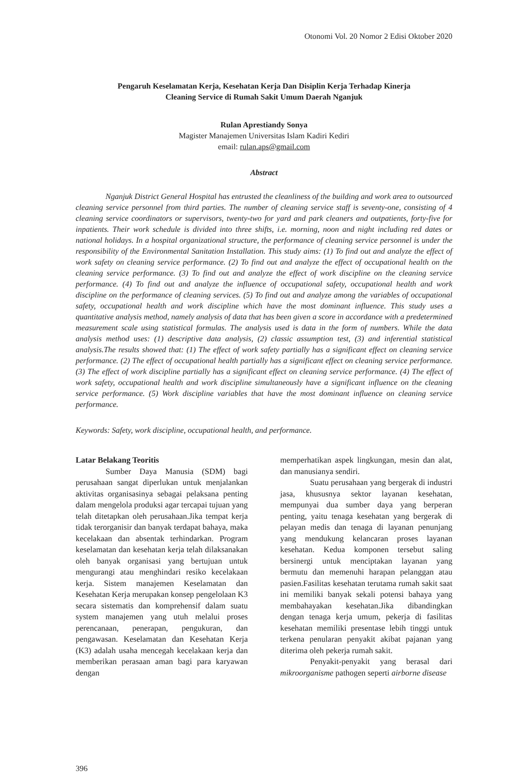Otonomi Vol. 20 Nomor 2 Edisi Oktober 2020
Pengaruh Keselamatan Kerja, Kesehatan Kerja Dan Disiplin Kerja Terhadap Kinerja
Cleaning Service di Rumah Sakit Umum Daerah Nganjuk
Rulan Aprestiandy Sonya
Magister Manajemen Universitas Islam Kadiri Kediri
email: rulan.aps@gmail.com
Abstract
Nganjuk District General Hospital has entrusted the cleanliness of the building and work area to outsourced cleaning service personnel from third parties. The number of cleaning service staff is seventy-one, consisting of 4 cleaning service coordinators or supervisors, twenty-two for yard and park cleaners and outpatients, forty-five for inpatients. Their work schedule is divided into three shifts, i.e. morning, noon and night including red dates or national holidays. In a hospital organizational structure, the performance of cleaning service personnel is under the responsibility of the Environmental Sanitation Installation. This study aims: (1) To find out and analyze the effect of work safety on cleaning service performance. (2) To find out and analyze the effect of occupational health on the cleaning service performance. (3) To find out and analyze the effect of work discipline on the cleaning service performance. (4) To find out and analyze the influence of occupational safety, occupational health and work discipline on the performance of cleaning services. (5) To find out and analyze among the variables of occupational safety, occupational health and work discipline which have the most dominant influence. This study uses a quantitative analysis method, namely analysis of data that has been given a score in accordance with a predetermined measurement scale using statistical formulas. The analysis used is data in the form of numbers. While the data analysis method uses: (1) descriptive data analysis, (2) classic assumption test, (3) and inferential statistical analysis.The results showed that: (1) The effect of work safety partially has a significant effect on cleaning service performance. (2) The effect of occupational health partially has a significant effect on cleaning service performance. (3) The effect of work discipline partially has a significant effect on cleaning service performance. (4) The effect of work safety, occupational health and work discipline simultaneously have a significant influence on the cleaning service performance. (5) Work discipline variables that have the most dominant influence on cleaning service performance.
Keywords: Safety, work discipline, occupational health, and performance.
Latar Belakang Teoritis
Sumber Daya Manusia (SDM) bagi perusahaan sangat diperlukan untuk menjalankan aktivitas organisasinya sebagai pelaksana penting dalam mengelola produksi agar tercapai tujuan yang telah ditetapkan oleh perusahaan.Jika tempat kerja tidak terorganisir dan banyak terdapat bahaya, maka kecelakaan dan absentak terhindarkan. Program keselamatan dan kesehatan kerja telah dilaksanakan oleh banyak organisasi yang bertujuan untuk mengurangi atau menghindari resiko kecelakaan kerja. Sistem manajemen Keselamatan dan Kesehatan Kerja merupakan konsep pengelolaan K3 secara sistematis dan komprehensif dalam suatu system manajemen yang utuh melalui proses perencanaan, penerapan, pengukuran, dan pengawasan. Keselamatan dan Kesehatan Kerja (K3) adalah usaha mencegah kecelakaan kerja dan memberikan perasaan aman bagi para karyawan dengan
memperhatikan aspek lingkungan, mesin dan alat, dan manusianya sendiri.
Suatu perusahaan yang bergerak di industri jasa, khususnya sektor layanan kesehatan, mempunyai dua sumber daya yang berperan penting, yaitu tenaga kesehatan yang bergerak di pelayan medis dan tenaga di layanan penunjang yang mendukung kelancaran proses layanan kesehatan. Kedua komponen tersebut saling bersinergi untuk menciptakan layanan yang bermutu dan memenuhi harapan pelanggan atau pasien.Fasilitas kesehatan terutama rumah sakit saat ini memiliki banyak sekali potensi bahaya yang membahayakan kesehatan.Jika dibandingkan dengan tenaga kerja umum, pekerja di fasilitas kesehatan memiliki presentase lebih tinggi untuk terkena penularan penyakit akibat pajanan yang diterima oleh pekerja rumah sakit.
Penyakit-penyakit yang berasal dari mikroorganisme pathogen seperti airborne disease
396